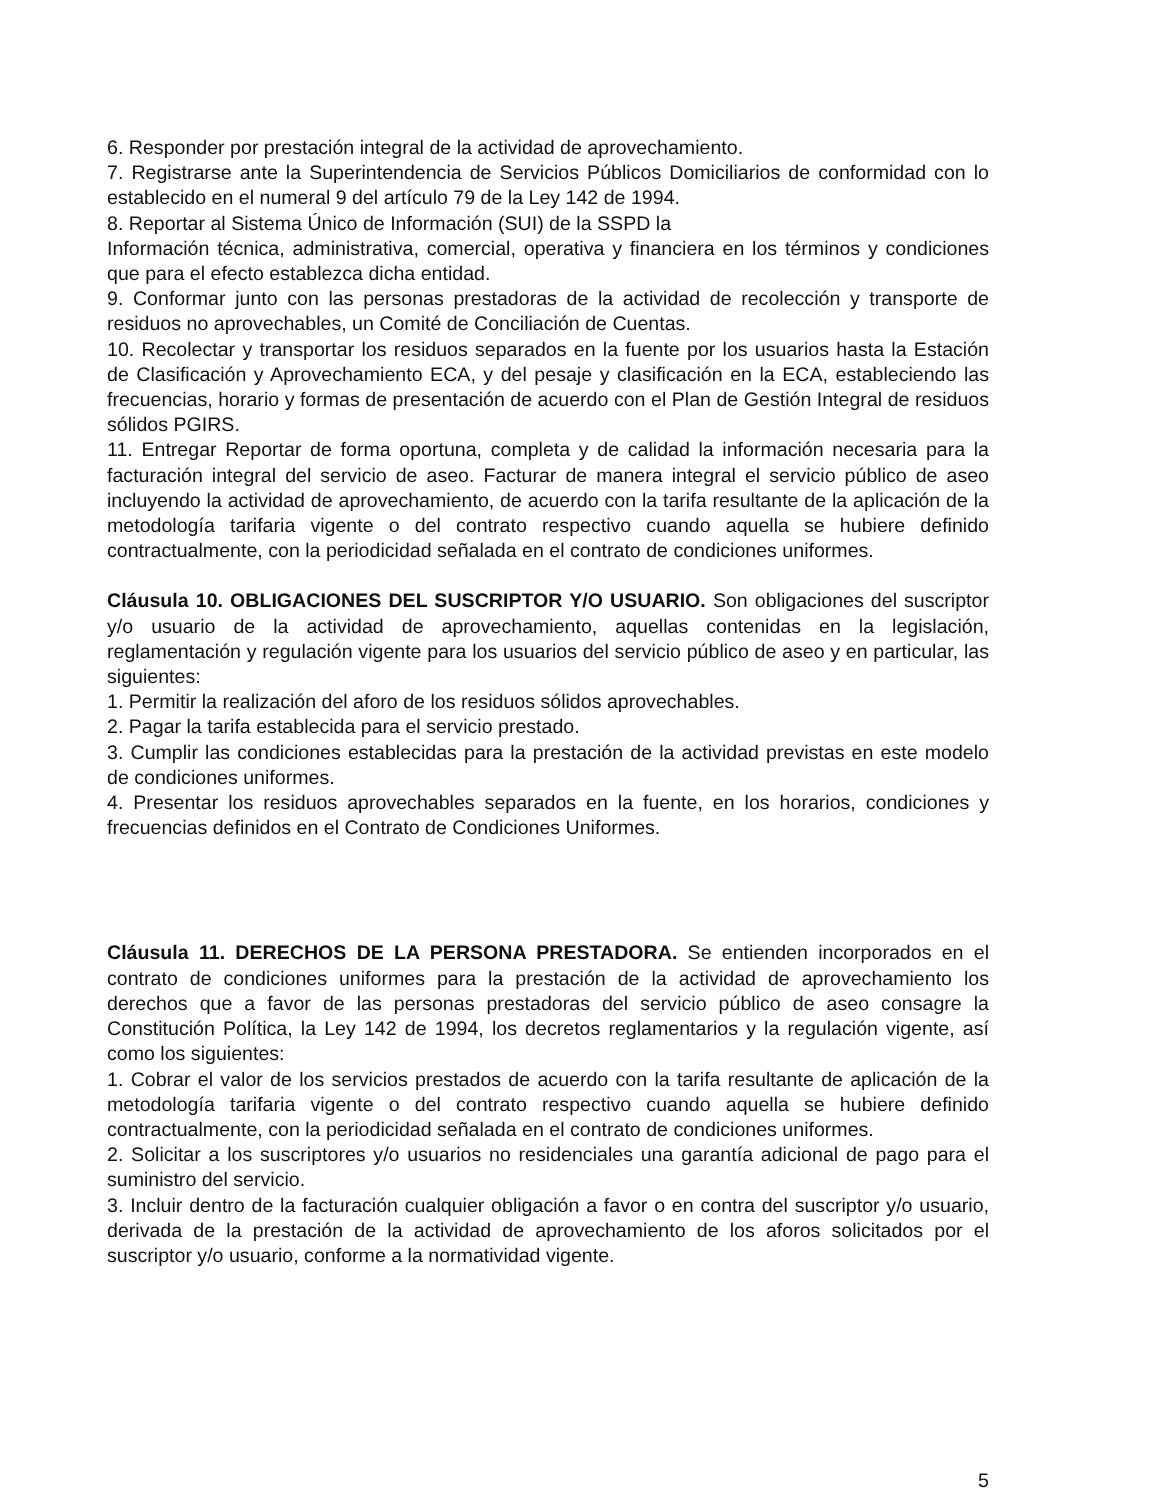6. Responder por prestación integral de la actividad de aprovechamiento.
7. Registrarse ante la Superintendencia de Servicios Públicos Domiciliarios de conformidad con lo establecido en el numeral 9 del artículo 79 de la Ley 142 de 1994.
8. Reportar al Sistema Único de Información (SUI) de la SSPD la
Información técnica, administrativa, comercial, operativa y financiera en los términos y condiciones que para el efecto establezca dicha entidad.
9. Conformar junto con las personas prestadoras de la actividad de recolección y transporte de residuos no aprovechables, un Comité de Conciliación de Cuentas.
10. Recolectar y transportar los residuos separados en la fuente por los usuarios hasta la Estación de Clasificación y Aprovechamiento ECA, y del pesaje y clasificación en la ECA, estableciendo las frecuencias, horario y formas de presentación de acuerdo con el Plan de Gestión Integral de residuos sólidos PGIRS.
11. Entregar Reportar de forma oportuna, completa y de calidad la información necesaria para la facturación integral del servicio de aseo. Facturar de manera integral el servicio público de aseo incluyendo la actividad de aprovechamiento, de acuerdo con la tarifa resultante de la aplicación de la metodología tarifaria vigente o del contrato respectivo cuando aquella se hubiere definido contractualmente, con la periodicidad señalada en el contrato de condiciones uniformes.
Cláusula 10. OBLIGACIONES DEL SUSCRIPTOR Y/O USUARIO. Son obligaciones del suscriptor y/o usuario de la actividad de aprovechamiento, aquellas contenidas en la legislación, reglamentación y regulación vigente para los usuarios del servicio público de aseo y en particular, las siguientes:
1. Permitir la realización del aforo de los residuos sólidos aprovechables.
2. Pagar la tarifa establecida para el servicio prestado.
3. Cumplir las condiciones establecidas para la prestación de la actividad previstas en este modelo de condiciones uniformes.
4. Presentar los residuos aprovechables separados en la fuente, en los horarios, condiciones y frecuencias definidos en el Contrato de Condiciones Uniformes.
Cláusula 11. DERECHOS DE LA PERSONA PRESTADORA. Se entienden incorporados en el contrato de condiciones uniformes para la prestación de la actividad de aprovechamiento los derechos que a favor de las personas prestadoras del servicio público de aseo consagre la Constitución Política, la Ley 142 de 1994, los decretos reglamentarios y la regulación vigente, así como los siguientes:
1. Cobrar el valor de los servicios prestados de acuerdo con la tarifa resultante de aplicación de la metodología tarifaria vigente o del contrato respectivo cuando aquella se hubiere definido contractualmente, con la periodicidad señalada en el contrato de condiciones uniformes.
2. Solicitar a los suscriptores y/o usuarios no residenciales una garantía adicional de pago para el suministro del servicio.
3. Incluir dentro de la facturación cualquier obligación a favor o en contra del suscriptor y/o usuario, derivada de la prestación de la actividad de aprovechamiento de los aforos solicitados por el suscriptor y/o usuario, conforme a la normatividad vigente.
5